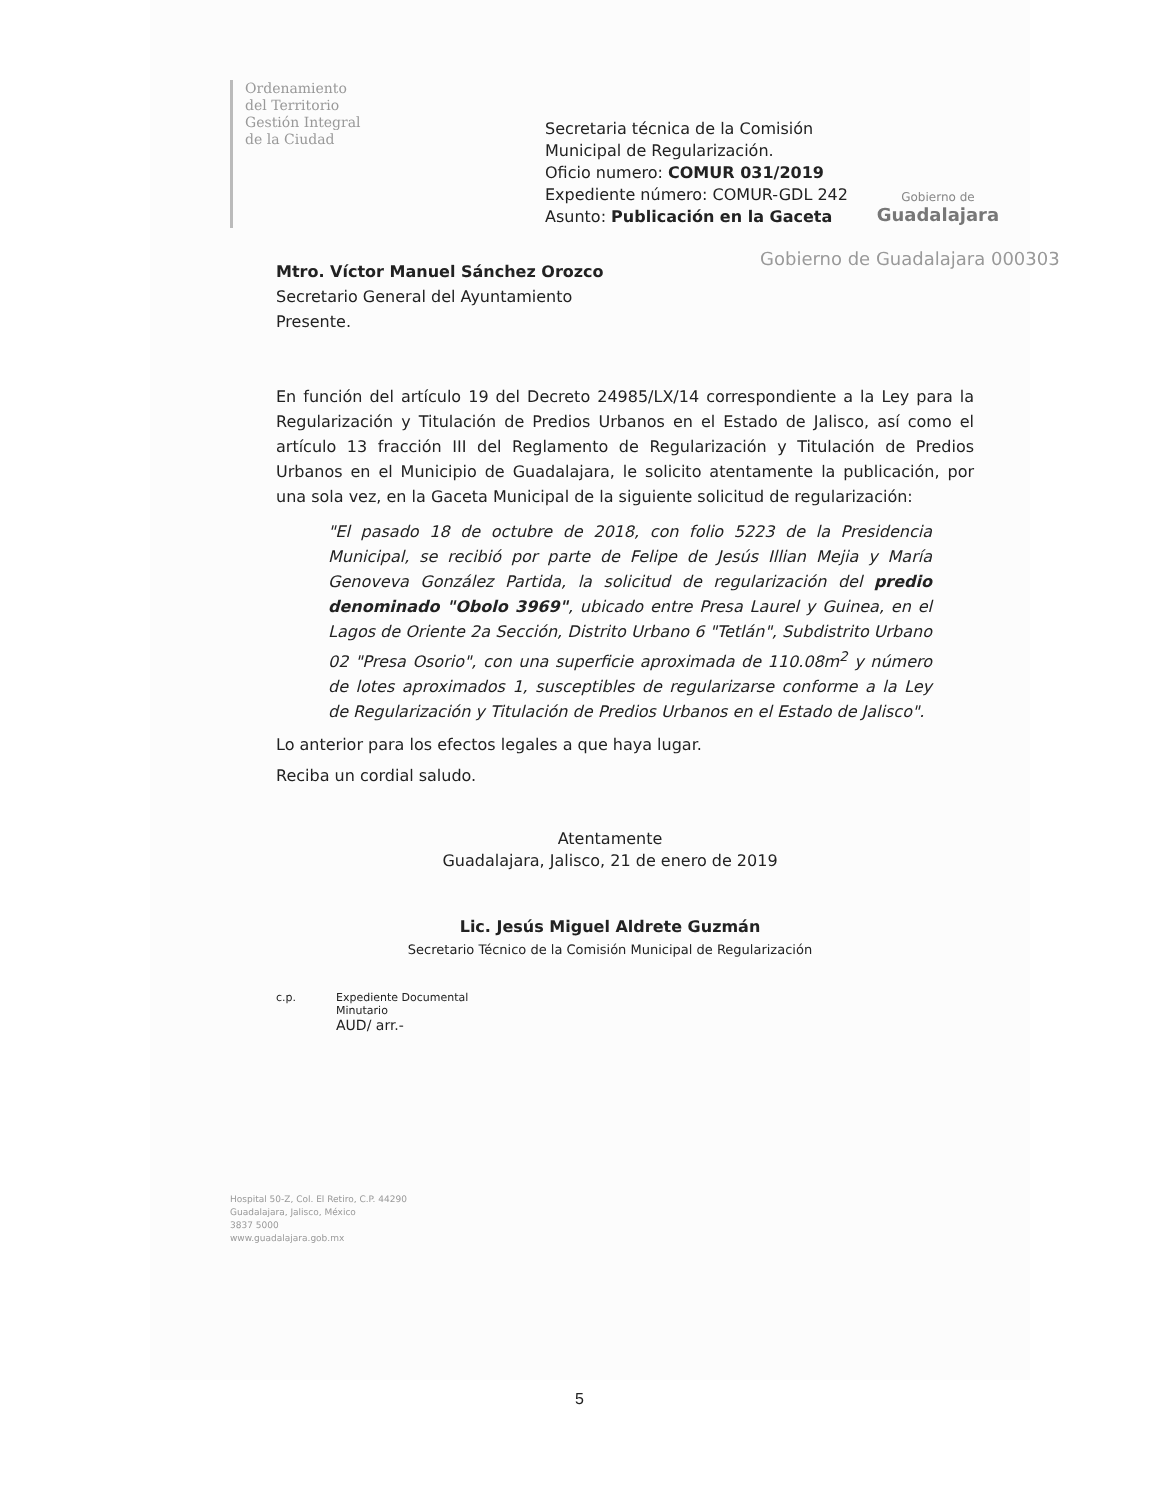Ordenamiento
del Territorio
Gestión Integral
de la Ciudad
Secretaria técnica de la Comisión
Municipal de Regularización.
Oficio numero: COMUR 031/2019
Expediente número: COMUR-GDL 242
Asunto: Publicación en la Gaceta
Gobierno de
Guadalajara
Gobierno de Guadalajara 000303
Mtro. Víctor Manuel Sánchez Orozco
Secretario General del Ayuntamiento
Presente.
En función del artículo 19 del Decreto 24985/LX/14 correspondiente a la Ley para la Regularización y Titulación de Predios Urbanos en el Estado de Jalisco, así como el artículo 13 fracción III del Reglamento de Regularización y Titulación de Predios Urbanos en el Municipio de Guadalajara, le solicito atentamente la publicación, por una sola vez, en la Gaceta Municipal de la siguiente solicitud de regularización:
"El pasado 18 de octubre de 2018, con folio 5223 de la Presidencia Municipal, se recibió por parte de Felipe de Jesús Illian Mejia y María Genoveva González Partida, la solicitud de regularización del predio denominado "Obolo 3969", ubicado entre Presa Laurel y Guinea, en el Lagos de Oriente 2a Sección, Distrito Urbano 6 "Tetlán", Subdistrito Urbano 02 "Presa Osorio", con una superficie aproximada de 110.08m<sup>2</sup> y número de lotes aproximados 1, susceptibles de regularizarse conforme a la Ley de Regularización y Titulación de Predios Urbanos en el Estado de Jalisco".
Lo anterior para los efectos legales a que haya lugar.
Reciba un cordial saludo.
Atentamente
Guadalajara, Jalisco, 21 de enero de 2019
Lic. Jesús Miguel Aldrete Guzmán
Secretario Técnico de la Comisión Municipal de Regularización
c.p. Expediente Documental
Minutario
AUD/ arr.-
Hospital 50-Z, Col. El Retiro, C.P. 44290
Guadalajara, Jalisco, México
3837 5000
www.guadalajara.gob.mx
5